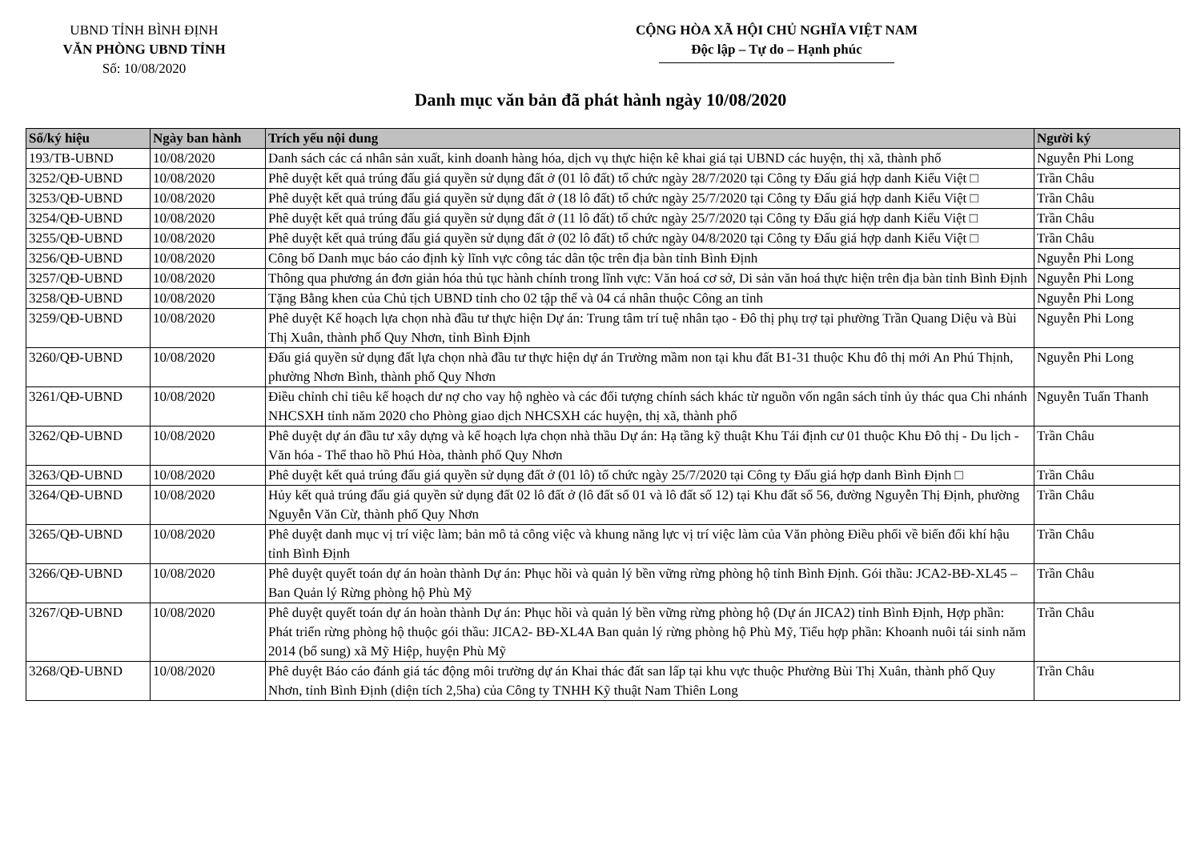UBND TỈNH BÌNH ĐỊNH
VĂN PHÒNG UBND TỈNH
Số: 10/08/2020
CỘNG HÒA XÃ HỘI CHỦ NGHĨA VIỆT NAM
Độc lập – Tự do – Hạnh phúc
Danh mục văn bản đã phát hành ngày 10/08/2020
| Số/ký hiệu | Ngày ban hành | Trích yếu nội dung | Người ký |
| --- | --- | --- | --- |
| 193/TB-UBND | 10/08/2020 | Danh sách các cá nhân sản xuất, kinh doanh hàng hóa, dịch vụ thực hiện kê khai giá tại UBND các huyện, thị xã, thành phố | Nguyễn Phi Long |
| 3252/QĐ-UBND | 10/08/2020 | Phê duyệt kết quả trúng đấu giá quyền sử dụng đất ở (01 lô đất) tổ chức ngày 28/7/2020 tại Công ty Đấu giá hợp danh Kiểu Việt □ | Trần Châu |
| 3253/QĐ-UBND | 10/08/2020 | Phê duyệt kết quả trúng đấu giá quyền sử dụng đất ở (18 lô đất) tổ chức ngày 25/7/2020 tại Công ty Đấu giá hợp danh Kiểu Việt □ | Trần Châu |
| 3254/QĐ-UBND | 10/08/2020 | Phê duyệt kết quả trúng đấu giá quyền sử dụng đất ở (11 lô đất) tổ chức ngày 25/7/2020 tại Công ty Đấu giá hợp danh Kiểu Việt □ | Trần Châu |
| 3255/QĐ-UBND | 10/08/2020 | Phê duyệt kết quả trúng đấu giá quyền sử dụng đất ở (02 lô đất) tổ chức ngày 04/8/2020 tại Công ty Đấu giá hợp danh Kiểu Việt □ | Trần Châu |
| 3256/QĐ-UBND | 10/08/2020 | Công bố Danh mục báo cáo định kỳ lĩnh vực công tác dân tộc trên địa bàn tỉnh Bình Định | Nguyễn Phi Long |
| 3257/QĐ-UBND | 10/08/2020 | Thông qua phương án đơn giản hóa thủ tục hành chính trong lĩnh vực: Văn hoá cơ sở, Di sản văn hoá thực hiện trên địa bàn tỉnh Bình Định | Nguyễn Phi Long |
| 3258/QĐ-UBND | 10/08/2020 | Tặng Bằng khen của Chủ tịch UBND tỉnh cho 02 tập thể và 04 cá nhân thuộc Công an tỉnh | Nguyễn Phi Long |
| 3259/QĐ-UBND | 10/08/2020 | Phê duyệt Kế hoạch lựa chọn nhà đầu tư thực hiện Dự án: Trung tâm trí tuệ nhân tạo - Đô thị phụ trợ tại phường Trần Quang Diệu và Bùi Thị Xuân, thành phố Quy Nhơn, tỉnh Bình Định | Nguyễn Phi Long |
| 3260/QĐ-UBND | 10/08/2020 | Đấu giá quyền sử dụng đất lựa chọn nhà đầu tư thực hiện dự án Trường mầm non tại khu đất B1-31 thuộc Khu đô thị mới An Phú Thịnh, phường Nhơn Bình, thành phố Quy Nhơn | Nguyễn Phi Long |
| 3261/QĐ-UBND | 10/08/2020 | Điều chỉnh chỉ tiêu kế hoạch dư nợ cho vay hộ nghèo và các đối tượng chính sách khác từ nguồn vốn ngân sách tỉnh ủy thác qua Chi nhánh NHCSXH tỉnh năm 2020 cho Phòng giao dịch NHCSXH các huyện, thị xã, thành phố | Nguyễn Tuấn Thanh |
| 3262/QĐ-UBND | 10/08/2020 | Phê duyệt dự án đầu tư xây dựng và kế hoạch lựa chọn nhà thầu Dự án: Hạ tầng kỹ thuật Khu Tái định cư 01 thuộc Khu Đô thị - Du lịch - Văn hóa - Thể thao hồ Phú Hòa, thành phố Quy Nhơn | Trần Châu |
| 3263/QĐ-UBND | 10/08/2020 | Phê duyệt kết quả trúng đấu giá quyền sử dụng đất ở (01 lô) tổ chức ngày 25/7/2020 tại Công ty Đấu giá hợp danh Bình Định □ | Trần Châu |
| 3264/QĐ-UBND | 10/08/2020 | Hủy kết quả trúng đấu giá quyền sử dụng đất 02 lô đất ở (lô đất số 01 và lô đất số 12) tại Khu đất số 56, đường Nguyễn Thị Định, phường Nguyễn Văn Cừ, thành phố Quy Nhơn | Trần Châu |
| 3265/QĐ-UBND | 10/08/2020 | Phê duyệt danh mục vị trí việc làm; bản mô tả công việc và khung năng lực vị trí việc làm của Văn phòng Điều phối về biến đổi khí hậu tỉnh Bình Định | Trần Châu |
| 3266/QĐ-UBND | 10/08/2020 | Phê duyệt quyết toán dự án hoàn thành Dự án: Phục hồi và quản lý bền vững rừng phòng hộ tỉnh Bình Định. Gói thầu: JCA2-BĐ-XL45 – Ban Quản lý Rừng phòng hộ Phù Mỹ | Trần Châu |
| 3267/QĐ-UBND | 10/08/2020 | Phê duyệt quyết toán dự án hoàn thành Dự án: Phục hồi và quản lý bền vững rừng phòng hộ (Dự án JICA2) tỉnh Bình Định, Hợp phần: Phát triển rừng phòng hộ thuộc gói thầu: JICA2- BĐ-XL4A Ban quản lý rừng phòng hộ Phù Mỹ, Tiểu hợp phần: Khoanh nuôi tái sinh năm 2014 (bổ sung) xã Mỹ Hiệp, huyện Phù Mỹ | Trần Châu |
| 3268/QĐ-UBND | 10/08/2020 | Phê duyệt Báo cáo đánh giá tác động môi trường dự án Khai thác đất san lấp tại khu vực thuộc Phường Bùi Thị Xuân, thành phố Quy Nhơn, tỉnh Bình Định (diện tích 2,5ha) của Công ty TNHH Kỹ thuật Nam Thiên Long | Trần Châu |